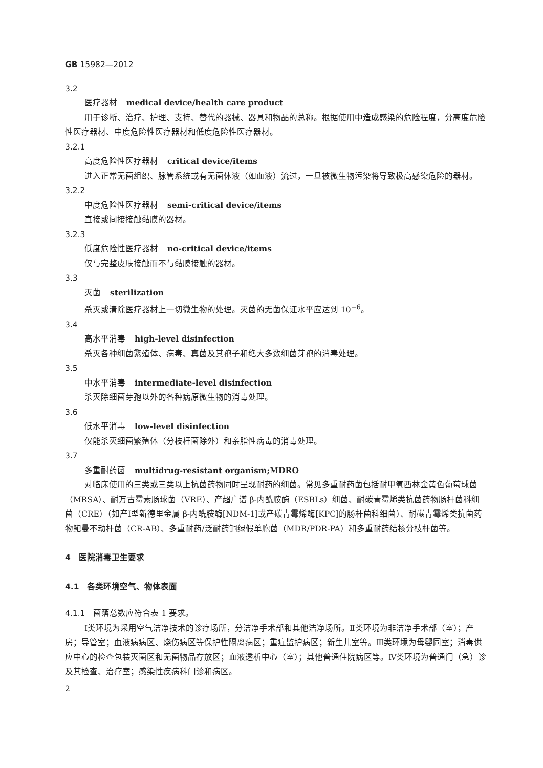GB 15982—2012
3.2
医疗器材 medical device/health care product
用于诊断、治疗、护理、支持、替代的器械、器具和物品的总称。根据使用中造成感染的危险程度，分高度危险性医疗器材、中度危险性医疗器材和低度危险性医疗器材。
3.2.1
高度危险性医疗器材 critical device/items
进入正常无菌组织、脉管系统或有无菌体液（如血液）流过，一旦被微生物污染将导致极高感染危险的器材。
3.2.2
中度危险性医疗器材 semi-critical device/items
直接或间接接触黏膜的器材。
3.2.3
低度危险性医疗器材 no-critical device/items
仅与完整皮肤接触而不与黏膜接触的器材。
3.3
灭菌 sterilization
杀灭或清除医疗器材上一切微生物的处理。灭菌的无菌保证水平应达到 10<sup>−6</sup>。
3.4
高水平消毒 high-level disinfection
杀灭各种细菌繁殖体、病毒、真菌及其孢子和绝大多数细菌芽孢的消毒处理。
3.5
中水平消毒 intermediate-level disinfection
杀灭除细菌芽孢以外的各种病原微生物的消毒处理。
3.6
低水平消毒 low-level disinfection
仅能杀灭细菌繁殖体（分枝杆菌除外）和亲脂性病毒的消毒处理。
3.7
多重耐药菌 multidrug-resistant organism;MDRO
对临床使用的三类或三类以上抗菌药物同时呈现耐药的细菌。常见多重耐药菌包括耐甲氧西林金黄色葡萄球菌（MRSA）、耐万古霉素肠球菌（VRE）、产超广谱 β-内酰胺酶（ESBLs）细菌、耐碳青霉烯类抗菌药物肠杆菌科细菌（CRE）（如产Ⅰ型新德里金属 β-内酰胺酶[NDM-1]或产碳青霉烯酶[KPC]的肠杆菌科细菌）、耐碳青霉烯类抗菌药物鲍曼不动杆菌（CR-AB）、多重耐药/泛耐药铜绿假单胞菌（MDR/PDR-PA）和多重耐药结核分枝杆菌等。
4　医院消毒卫生要求
4.1　各类环境空气、物体表面
4.1.1　菌落总数应符合表 1 要求。
Ⅰ类环境为采用空气洁净技术的诊疗场所，分洁净手术部和其他洁净场所。Ⅱ类环境为非洁净手术部（室）；产房；导管室；血液病病区、烧伤病区等保护性隔离病区；重症监护病区；新生儿室等。Ⅲ类环境为母婴同室；消毒供应中心的检查包装灭菌区和无菌物品存放区；血液透析中心（室）；其他普通住院病区等。Ⅳ类环境为普通门（急）诊及其检查、治疗室；感染性疾病科门诊和病区。
2